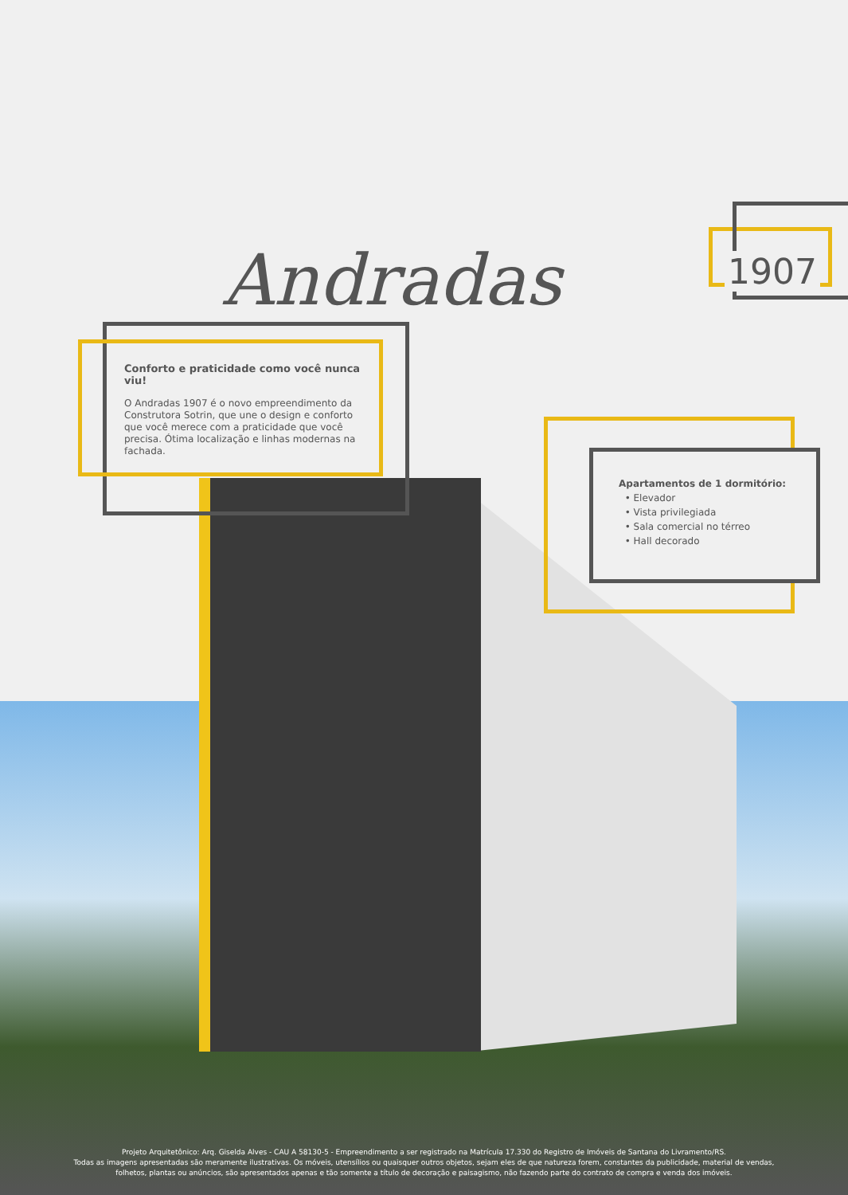1907
Andradas
Conforto e praticidade como você nunca viu!
O Andradas 1907 é o novo empreendimento da Construtora Sotrin, que une o design e conforto que você merece com a praticidade que você precisa. Ótima localização e linhas modernas na fachada.
Apartamentos de 1 dormitório:
• Elevador
• Vista privilegiada
• Sala comercial no térreo
• Hall decorado
Projeto Arquitetônico: Arq. Giselda Alves - CAU A 58130-5 - Empreendimento a ser registrado na Matrícula 17.330 do Registro de Imóveis de Santana do Livramento/RS.
Todas as imagens apresentadas são meramente ilustrativas. Os móveis, utensílios ou quaisquer outros objetos, sejam eles de que natureza forem, constantes da publicidade, material de vendas, folhetos, plantas ou anúncios, são apresentados apenas e tão somente a título de decoração e paisagismo, não fazendo parte do contrato de compra e venda dos imóveis.